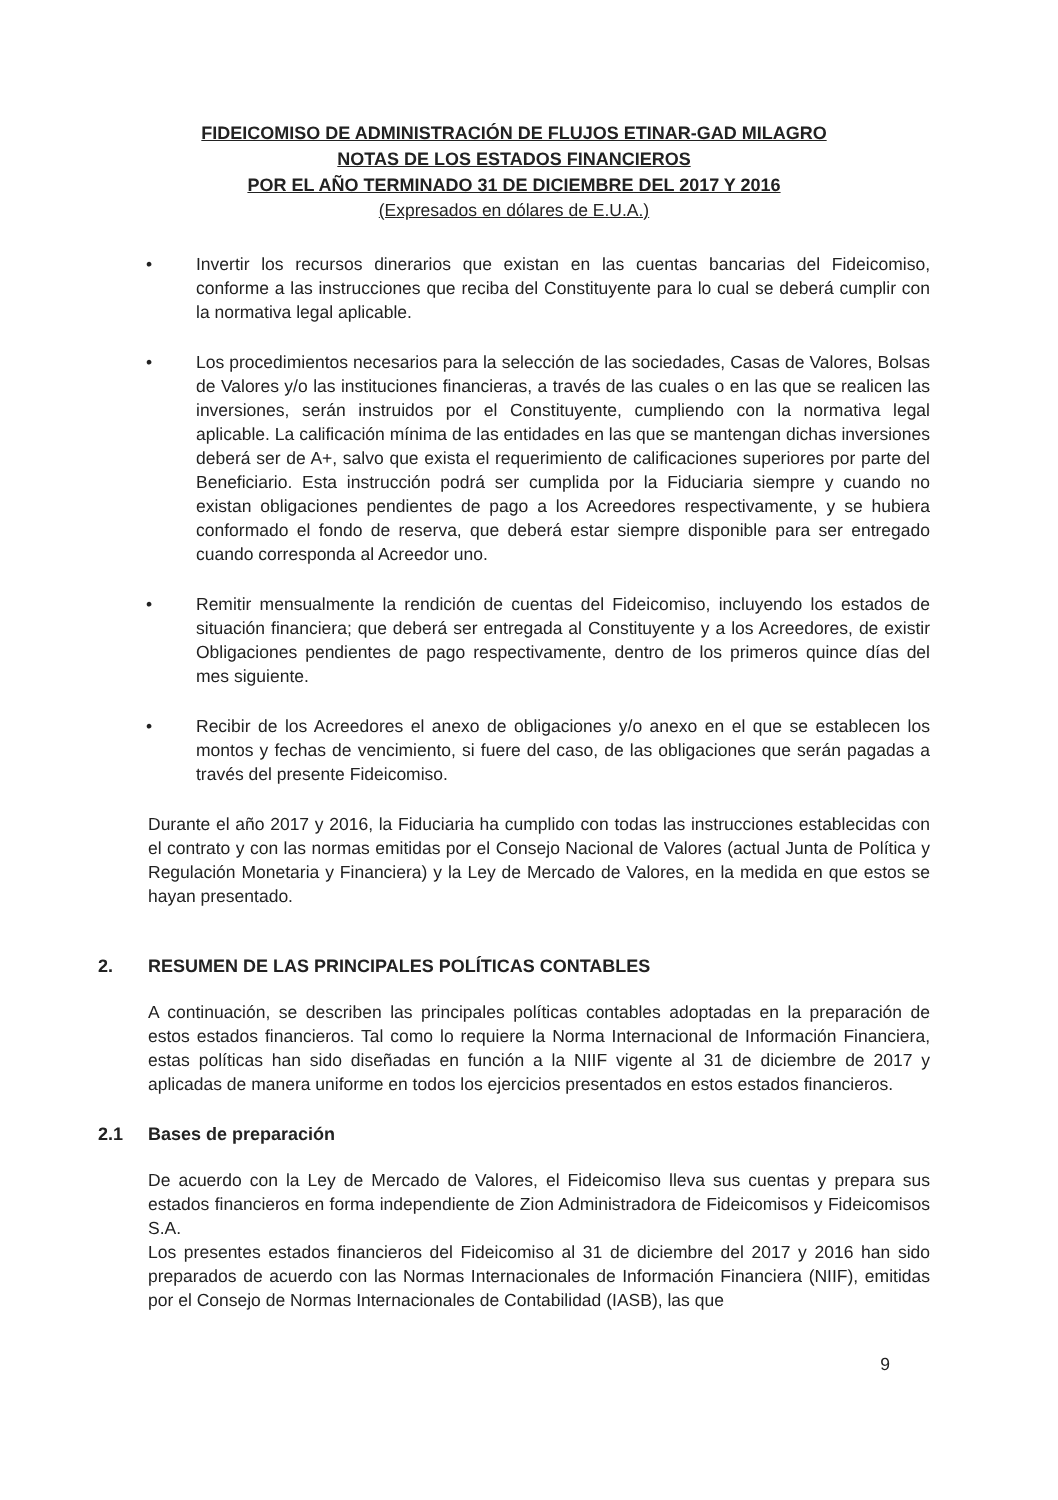FIDEICOMISO DE ADMINISTRACIÓN DE FLUJOS ETINAR-GAD MILAGRO
NOTAS DE LOS ESTADOS FINANCIEROS
POR EL AÑO TERMINADO 31 DE DICIEMBRE DEL 2017 Y 2016
(Expresados en dólares de E.U.A.)
• Invertir los recursos dinerarios que existan en las cuentas bancarias del Fideicomiso, conforme a las instrucciones que reciba del Constituyente para lo cual se deberá cumplir con la normativa legal aplicable.
• Los procedimientos necesarios para la selección de las sociedades, Casas de Valores, Bolsas de Valores y/o las instituciones financieras, a través de las cuales o en las que se realicen las inversiones, serán instruidos por el Constituyente, cumpliendo con la normativa legal aplicable. La calificación mínima de las entidades en las que se mantengan dichas inversiones deberá ser de A+, salvo que exista el requerimiento de calificaciones superiores por parte del Beneficiario. Esta instrucción podrá ser cumplida por la Fiduciaria siempre y cuando no existan obligaciones pendientes de pago a los Acreedores respectivamente, y se hubiera conformado el fondo de reserva, que deberá estar siempre disponible para ser entregado cuando corresponda al Acreedor uno.
• Remitir mensualmente la rendición de cuentas del Fideicomiso, incluyendo los estados de situación financiera; que deberá ser entregada al Constituyente y a los Acreedores, de existir Obligaciones pendientes de pago respectivamente, dentro de los primeros quince días del mes siguiente.
• Recibir de los Acreedores el anexo de obligaciones y/o anexo en el que se establecen los montos y fechas de vencimiento, si fuere del caso, de las obligaciones que serán pagadas a través del presente Fideicomiso.
Durante el año 2017 y 2016, la Fiduciaria ha cumplido con todas las instrucciones establecidas con el contrato y con las normas emitidas por el Consejo Nacional de Valores (actual Junta de Política y Regulación Monetaria y Financiera) y la Ley de Mercado de Valores, en la medida en que estos se hayan presentado.
2. RESUMEN DE LAS PRINCIPALES POLÍTICAS CONTABLES
A continuación, se describen las principales políticas contables adoptadas en la preparación de estos estados financieros. Tal como lo requiere la Norma Internacional de Información Financiera, estas políticas han sido diseñadas en función a la NIIF vigente al 31 de diciembre de 2017 y aplicadas de manera uniforme en todos los ejercicios presentados en estos estados financieros.
2.1 Bases de preparación
De acuerdo con la Ley de Mercado de Valores, el Fideicomiso lleva sus cuentas y prepara sus estados financieros en forma independiente de Zion Administradora de Fideicomisos y Fideicomisos S.A.
Los presentes estados financieros del Fideicomiso al 31 de diciembre del 2017 y 2016 han sido preparados de acuerdo con las Normas Internacionales de Información Financiera (NIIF), emitidas por el Consejo de Normas Internacionales de Contabilidad (IASB), las que
9